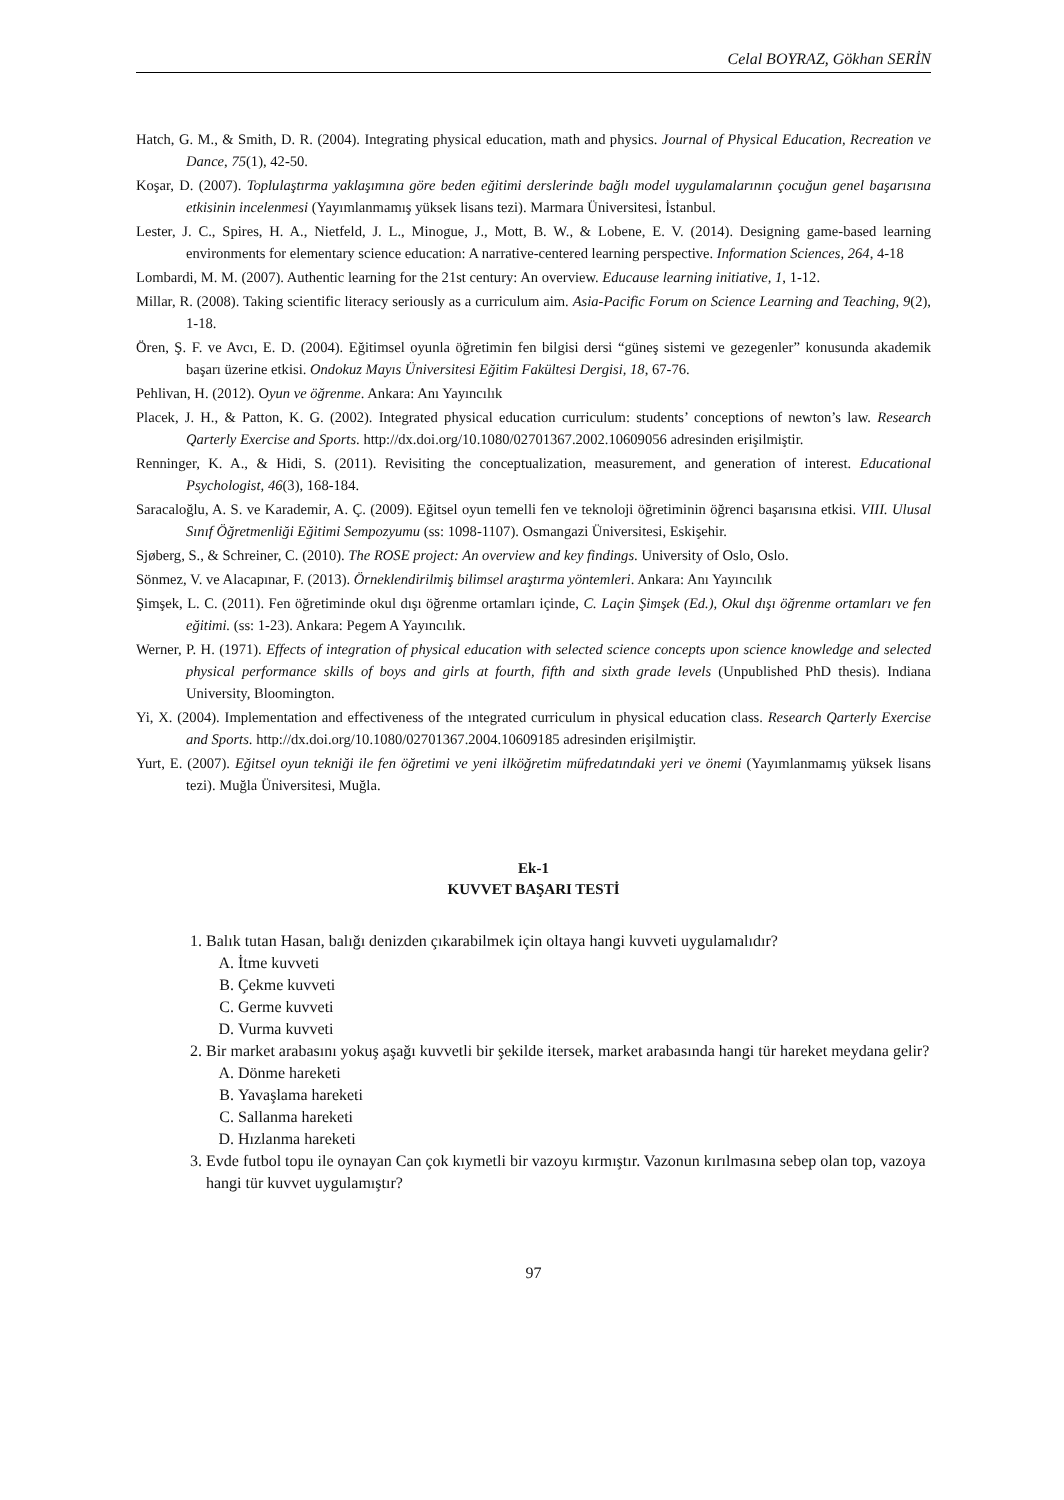Celal BOYRAZ, Gökhan SERİN
Hatch, G. M., & Smith, D. R. (2004). Integrating physical education, math and physics. Journal of Physical Education, Recreation ve Dance, 75(1), 42-50.
Koşar, D. (2007). Toplulaştırma yaklaşımına göre beden eğitimi derslerinde bağlı model uygulamalarının çocuğun genel başarısına etkisinin incelenmesi (Yayımlanmamış yüksek lisans tezi). Marmara Üniversitesi, İstanbul.
Lester, J. C., Spires, H. A., Nietfeld, J. L., Minogue, J., Mott, B. W., & Lobene, E. V. (2014). Designing game-based learning environments for elementary science education: A narrative-centered learning perspective. Information Sciences, 264, 4-18
Lombardi, M. M. (2007). Authentic learning for the 21st century: An overview. Educause learning initiative, 1, 1-12.
Millar, R. (2008). Taking scientific literacy seriously as a curriculum aim. Asia-Pacific Forum on Science Learning and Teaching, 9(2), 1-18.
Ören, Ş. F. ve Avcı, E. D. (2004). Eğitimsel oyunla öğretimin fen bilgisi dersi “güneş sistemi ve gezegenler” konusunda akademik başarı üzerine etkisi. Ondokuz Mayıs Üniversitesi Eğitim Fakültesi Dergisi, 18, 67-76.
Pehlivan, H. (2012). Oyun ve öğrenme. Ankara: Anı Yayıncılık
Placek, J. H., & Patton, K. G. (2002). Integrated physical education curriculum: students’ conceptions of newton’s law. Research Qarterly Exercise and Sports. http://dx.doi.org/10.1080/02701367.2002.10609056 adresinden erişilmiştir.
Renninger, K. A., & Hidi, S. (2011). Revisiting the conceptualization, measurement, and generation of interest. Educational Psychologist, 46(3), 168-184.
Saracaloğlu, A. S. ve Karademir, A. Ç. (2009). Eğitsel oyun temelli fen ve teknoloji öğretiminin öğrenci başarısına etkisi. VIII. Ulusal Sınıf Öğretmenliği Eğitimi Sempozyumu (ss: 1098-1107). Osmangazi Üniversitesi, Eskişehir.
Sjøberg, S., & Schreiner, C. (2010). The ROSE project: An overview and key findings. University of Oslo, Oslo.
Sönmez, V. ve Alacapınar, F. (2013). Örneklendirilmiş bilimsel araştırma yöntemleri. Ankara: Anı Yayıncılık
Şimşek, L. C. (2011). Fen öğretiminde okul dışı öğrenme ortamları içinde, C. Laçin Şimşek (Ed.), Okul dışı öğrenme ortamları ve fen eğitimi. (ss: 1-23). Ankara: Pegem A Yayıncılık.
Werner, P. H. (1971). Effects of integration of physical education with selected science concepts upon science knowledge and selected physical performance skills of boys and girls at fourth, fifth and sixth grade levels (Unpublished PhD thesis). Indiana University, Bloomington.
Yi, X. (2004). Implementation and effectiveness of the ıntegrated curriculum in physical education class. Research Qarterly Exercise and Sports. http://dx.doi.org/10.1080/02701367.2004.10609185 adresinden erişilmiştir.
Yurt, E. (2007). Eğitsel oyun tekniği ile fen öğretimi ve yeni ilköğretim müfredatındaki yeri ve önemi (Yayımlanmamış yüksek lisans tezi). Muğla Üniversitesi, Muğla.
Ek-1
KUVVET BAŞARI TESTİ
1. Balık tutan Hasan, balığı denizden çıkarabilmek için oltaya hangi kuvveti uygulamalıdır?
A. İtme kuvveti
B. Çekme kuvveti
C. Germe kuvveti
D. Vurma kuvveti
2. Bir market arabasını yokuş aşağı kuvvetli bir şekilde itersek, market arabasında hangi tür hareket meydana gelir?
A. Dönme hareketi
B. Yavaşlama hareketi
C. Sallanma hareketi
D. Hızlanma hareketi
3. Evde futbol topu ile oynayan Can çok kıymetli bir vazoyu kırmıştır. Vazonun kırılmasına sebep olan top, vazoya hangi tür kuvvet uygulamıştır?
97